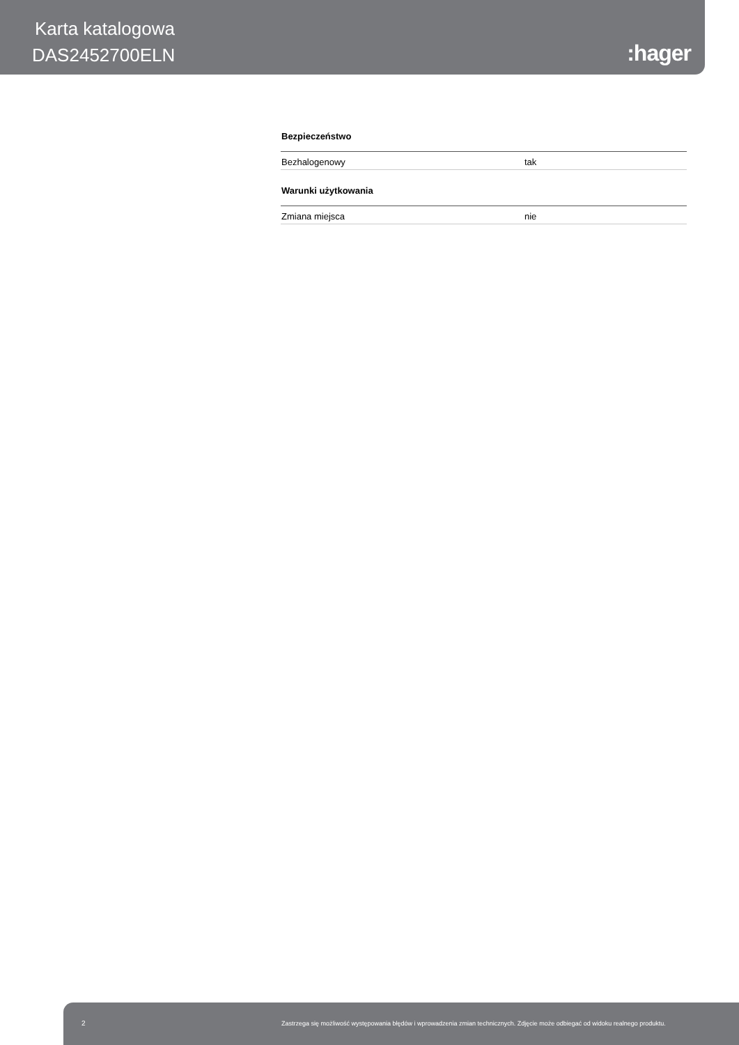Karta katalogowa
DAS2452700ELN :hager
Bezpieczeństwo
| Bezhalogenowy | tak |
Warunki użytkowania
| Zmiana miejsca | nie |
2 Zastrzega się możliwość występowania błędów i wprowadzenia zmian technicznych. Zdjęcie może odbiegać od widoku realnego produktu.